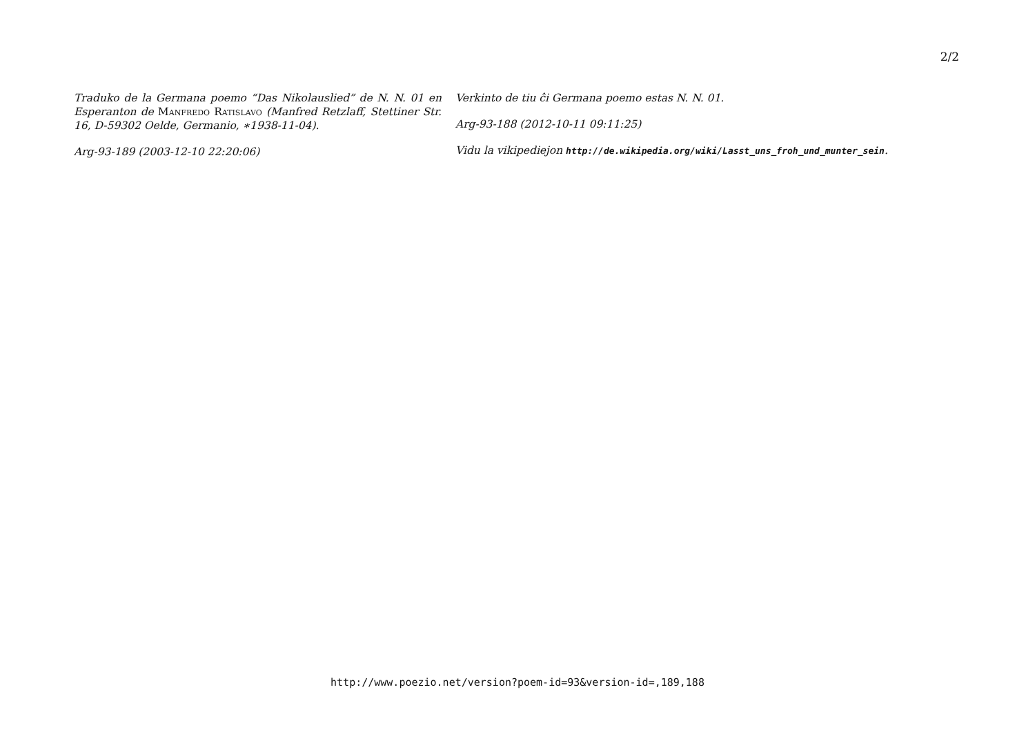2/2
Traduko de la Germana poemo “Das Nikolauslied” de N. N. 01 en Esperanton de Manfredo Ratislavo (Manfred Retzlaff, Stettiner Str. 16, D-59302 Oelde, Germanio, ∗1938-11-04).
Arg-93-189 (2003-12-10 22:20:06)
Verkinto de tiu ĉi Germana poemo estas N. N. 01.
Arg-93-188 (2012-10-11 09:11:25)
Vidu la vikipediejon http://de.wikipedia.org/wiki/Lasst_uns_froh_und_munter_sein.
http://www.poezio.net/version?poem-id=93&version-id=,189,188